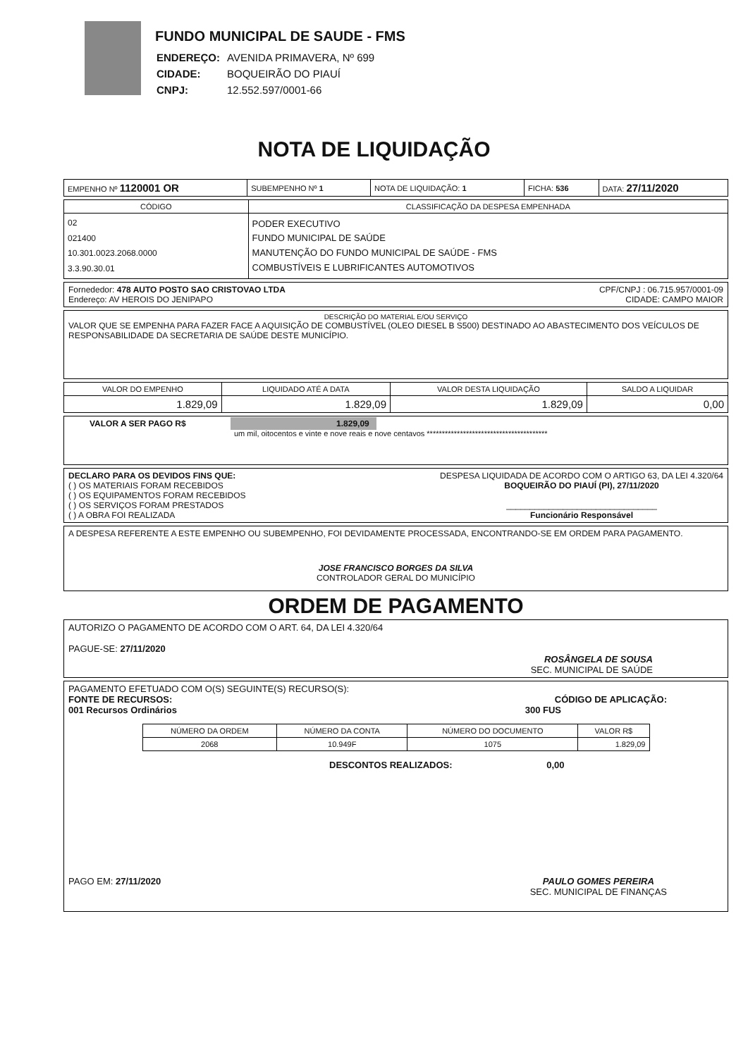FUNDO MUNICIPAL DE SAUDE - FMS
| ENDEREÇO: | AVENIDA PRIMAVERA, Nº 699 |
| CIDADE: | BOQUEIRÃO DO PIAUÍ |
| CNPJ: | 12.552.597/0001-66 |
NOTA DE LIQUIDAÇÃO
| EMPENHO Nº 1120001 OR | SUBEMPENHO Nº 1 | NOTA DE LIQUIDAÇÃO: 1 | FICHA: 536 | DATA: 27/11/2020 |
| CÓDIGO | CLASSIFICAÇÃO DA DESPESA EMPENHADA |
| --- | --- |
| 02 021400 10.301.0023.2068.0000 3.3.90.30.01 | PODER EXECUTIVO FUNDO MUNICIPAL DE SAÚDE MANUTENÇÃO DO FUNDO MUNICIPAL DE SAÚDE - FMS COMBUSTÍVEIS E LUBRIFICANTES AUTOMOTIVOS |
Fornededor: 478 AUTO POSTO SAO CRISTOVAO LTDA CPF/CNPJ : 06.715.957/0001-09
Endereço: AV HEROIS DO JENIPAPO CIDADE: CAMPO MAIOR
DESCRIÇÃO DO MATERIAL E/OU SERVIÇO
VALOR QUE SE EMPENHA PARA FAZER FACE A AQUISIÇÃO DE COMBUSTÍVEL (OLEO DIESEL B S500) DESTINADO AO ABASTECIMENTO DOS VEÍCULOS DE RESPONSABILIDADE DA SECRETARIA DE SAÚDE DESTE MUNICÍPIO.
| VALOR DO EMPENHO | LIQUIDADO ATÉ A DATA | VALOR DESTA LIQUIDAÇÃO | SALDO A LIQUIDAR |
| --- | --- | --- | --- |
| 1.829,09 | 1.829,09 | 1.829,09 | 0,00 |
VALOR A SER PAGO R$ 1.829,09
um mil, oitocentos e vinte e nove reais e nove centavos ****************************************
DECLARO PARA OS DEVIDOS FINS QUE:
( ) OS MATERIAIS FORAM RECEBIDOS
( ) OS EQUIPAMENTOS FORAM RECEBIDOS
( ) OS SERVIÇOS FORAM PRESTADOS
( ) A OBRA FOI REALIZADA
DESPESA LIQUIDADA DE ACORDO COM O ARTIGO 63, DA LEI 4.320/64
BOQUEIRÃO DO PIAUÍ (PI), 27/11/2020
________________________________
Funcionário Responsável
A DESPESA REFERENTE A ESTE EMPENHO OU SUBEMPENHO, FOI DEVIDAMENTE PROCESSADA, ENCONTRANDO-SE EM ORDEM PARA PAGAMENTO.
JOSE FRANCISCO BORGES DA SILVA
CONTROLADOR GERAL DO MUNICÍPIO
ORDEM DE PAGAMENTO
AUTORIZO O PAGAMENTO DE ACORDO COM O ART. 64, DA LEI 4.320/64
PAGUE-SE: 27/11/2020
ROSÂNGELA DE SOUSA
SEC. MUNICIPAL DE SAÚDE
PAGAMENTO EFETUADO COM O(S) SEGUINTE(S) RECURSO(S):
FONTE DE RECURSOS: CÓDIGO DE APLICAÇÃO:
001 Recursos Ordinários 300 FUS
| NÚMERO DA ORDEM | NÚMERO DA CONTA | NÚMERO DO DOCUMENTO | VALOR R$ |
| --- | --- | --- | --- |
| 2068 | 10.949F | 1075 | 1.829,09 |
DESCONTOS REALIZADOS: 0,00
PAGO EM: 27/11/2020 PAULO GOMES PEREIRA
SEC. MUNICIPAL DE FINANÇAS